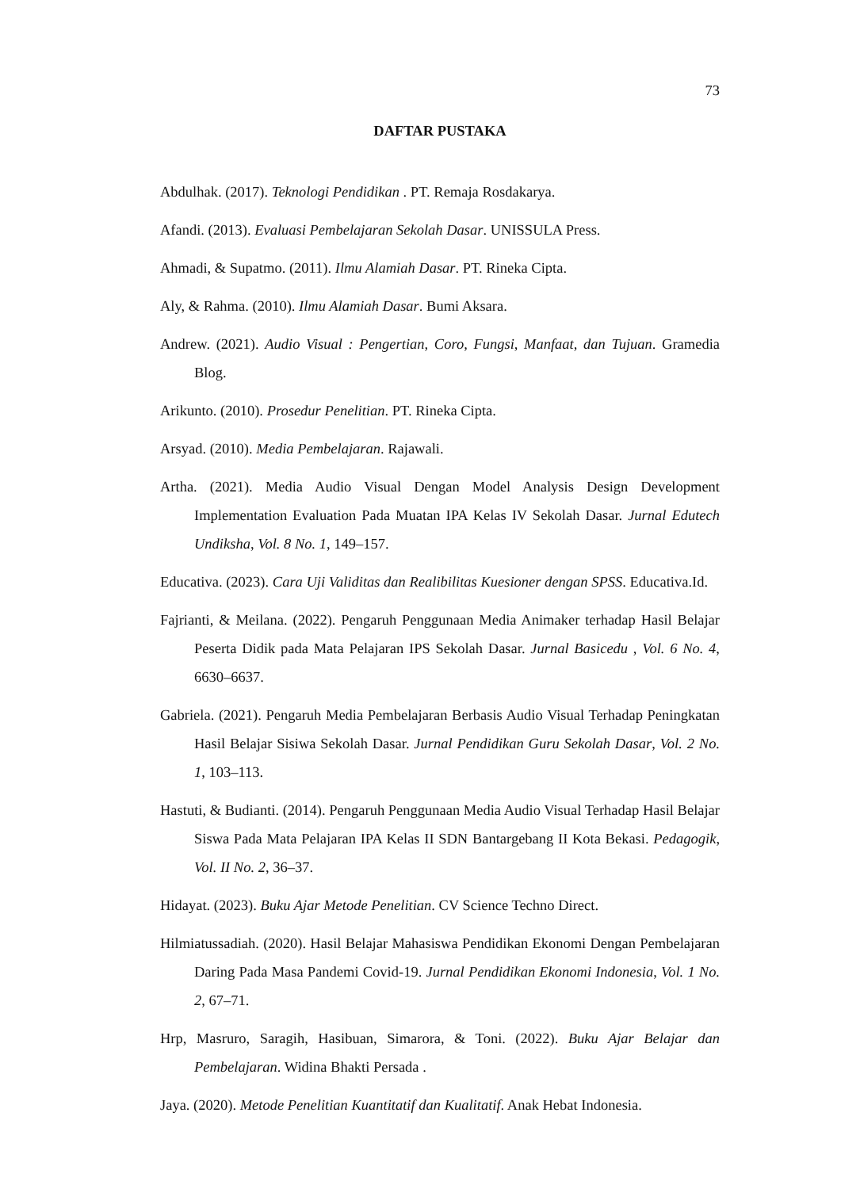73
DAFTAR PUSTAKA
Abdulhak. (2017). Teknologi Pendidikan . PT. Remaja Rosdakarya.
Afandi. (2013). Evaluasi Pembelajaran Sekolah Dasar. UNISSULA Press.
Ahmadi, & Supatmo. (2011). Ilmu Alamiah Dasar. PT. Rineka Cipta.
Aly, & Rahma. (2010). Ilmu Alamiah Dasar. Bumi Aksara.
Andrew. (2021). Audio Visual : Pengertian, Coro, Fungsi, Manfaat, dan Tujuan. Gramedia Blog.
Arikunto. (2010). Prosedur Penelitian. PT. Rineka Cipta.
Arsyad. (2010). Media Pembelajaran. Rajawali.
Artha. (2021). Media Audio Visual Dengan Model Analysis Design Development Implementation Evaluation Pada Muatan IPA Kelas IV Sekolah Dasar. Jurnal Edutech Undiksha, Vol. 8 No. 1, 149–157.
Educativa. (2023). Cara Uji Validitas dan Realibilitas Kuesioner dengan SPSS. Educativa.Id.
Fajrianti, & Meilana. (2022). Pengaruh Penggunaan Media Animaker terhadap Hasil Belajar Peserta Didik pada Mata Pelajaran IPS Sekolah Dasar. Jurnal Basicedu , Vol. 6 No. 4, 6630–6637.
Gabriela. (2021). Pengaruh Media Pembelajaran Berbasis Audio Visual Terhadap Peningkatan Hasil Belajar Sisiwa Sekolah Dasar. Jurnal Pendidikan Guru Sekolah Dasar, Vol. 2 No. 1, 103–113.
Hastuti, & Budianti. (2014). Pengaruh Penggunaan Media Audio Visual Terhadap Hasil Belajar Siswa Pada Mata Pelajaran IPA Kelas II SDN Bantargebang II Kota Bekasi. Pedagogik, Vol. II No. 2, 36–37.
Hidayat. (2023). Buku Ajar Metode Penelitian. CV Science Techno Direct.
Hilmiatussadiah. (2020). Hasil Belajar Mahasiswa Pendidikan Ekonomi Dengan Pembelajaran Daring Pada Masa Pandemi Covid-19. Jurnal Pendidikan Ekonomi Indonesia, Vol. 1 No. 2, 67–71.
Hrp, Masruro, Saragih, Hasibuan, Simarora, & Toni. (2022). Buku Ajar Belajar dan Pembelajaran. Widina Bhakti Persada .
Jaya. (2020). Metode Penelitian Kuantitatif dan Kualitatif. Anak Hebat Indonesia.